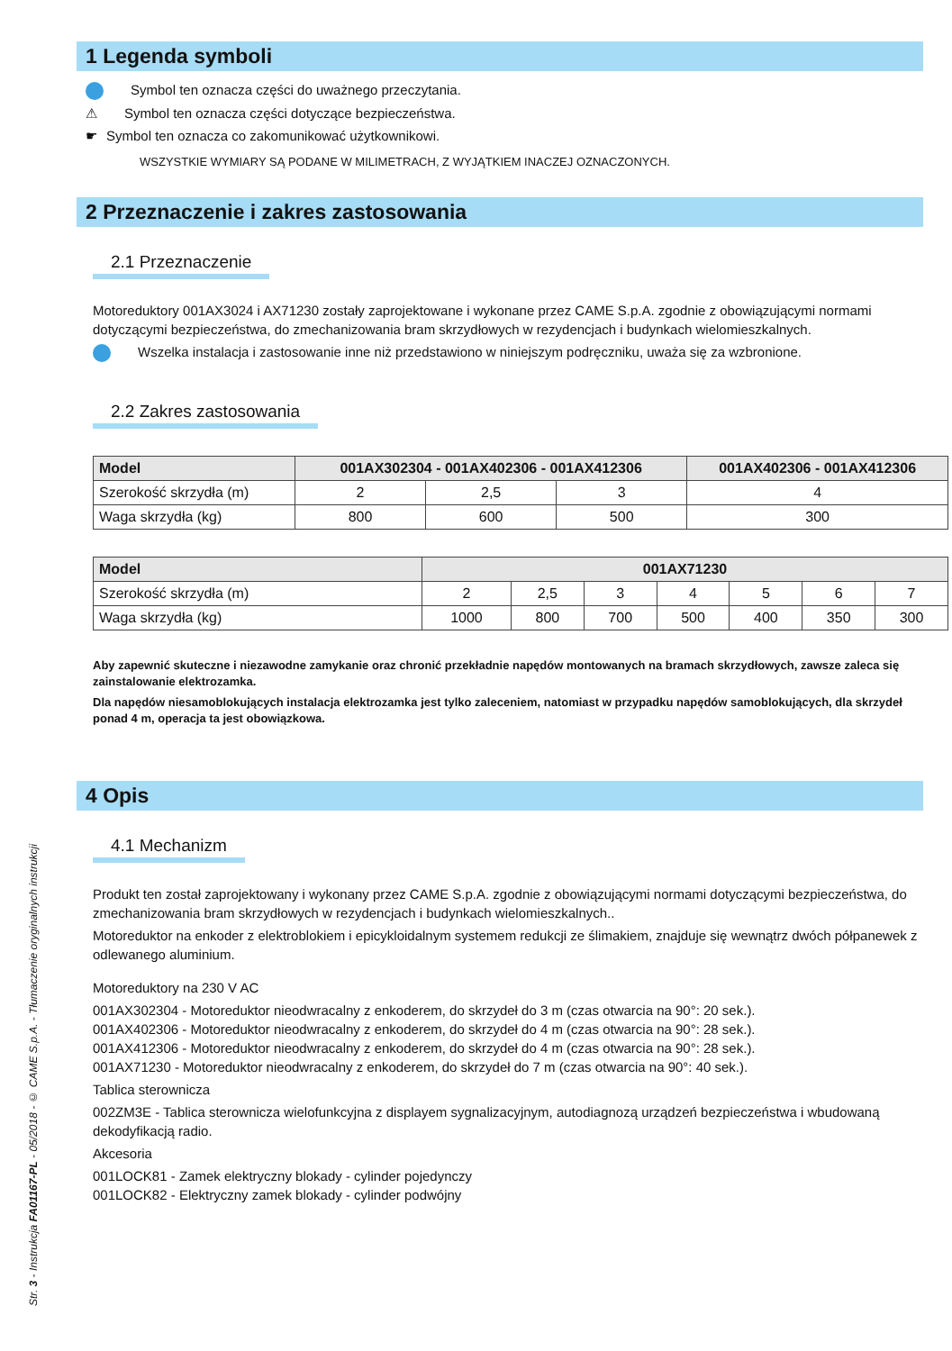Str. 3 - Instrukcja FA01167-PL - 05/2018 - © CAME S.p.A. - Tłumaczenie oryginalnych instrukcji
1 Legenda symboli
Symbol ten oznacza części do uważnego przeczytania.
⚠ Symbol ten oznacza części dotyczące bezpieczeństwa.
☛ Symbol ten oznacza co zakomunikować użytkownikowi.
WSZYSTKIE WYMIARY SĄ PODANE W MILIMETRACH, Z WYJĄTKIEM INACZEJ OZNACZONYCH.
2 Przeznaczenie i zakres zastosowania
2.1 Przeznaczenie
Motoreduktory 001AX3024 i AX71230 zostały zaprojektowane i wykonane przez CAME S.p.A. zgodnie z obowiązującymi normami dotyczącymi bezpieczeństwa, do zmechanizowania bram skrzydłowych w rezydencjach i budynkach wielomieszkalnych.
Wszelka instalacja i zastosowanie inne niż przedstawiono w niniejszym podręczniku, uważa się za wzbronione.
2.2 Zakres zastosowania
| Model | 001AX302304 - 001AX402306 - 001AX412306 | | | 001AX402306 - 001AX412306 |
| --- | --- | --- | --- | --- |
| Szerokość skrzydła (m) | 2 | 2,5 | 3 | 4 |
| Waga skrzydła (kg) | 800 | 600 | 500 | 300 |
| Model | 001AX71230 | | | | | | |
| --- | --- | --- | --- | --- | --- | --- | --- |
| Szerokość skrzydła (m) | 2 | 2,5 | 3 | 4 | 5 | 6 | 7 |
| Waga skrzydła (kg) | 1000 | 800 | 700 | 500 | 400 | 350 | 300 |
Aby zapewnić skuteczne i niezawodne zamykanie oraz chronić przekładnie napędów montowanych na bramach skrzydłowych, zawsze zaleca się zainstalowanie elektrozamka.
Dla napędów niesamoblokujących instalacja elektrozamka jest tylko zaleceniem, natomiast w przypadku napędów samoblokujących, dla skrzydeł ponad 4 m, operacja ta jest obowiązkowa.
4 Opis
4.1 Mechanizm
Produkt ten został zaprojektowany i wykonany przez CAME S.p.A. zgodnie z obowiązującymi normami dotyczącymi bezpieczeństwa, do zmechanizowania bram skrzydłowych w rezydencjach i budynkach wielomieszkalnych..
Motoreduktor na enkoder z elektroblokiem i epicykloidalnym systemem redukcji ze ślimakiem, znajduje się wewnątrz dwóch półpanewek z odlewanego aluminium.
Motoreduktory na 230 V AC
001AX302304 - Motoreduktor nieodwracalny z enkoderem, do skrzydeł do 3 m (czas otwarcia na 90°: 20 sek.).
001AX402306 - Motoreduktor nieodwracalny z enkoderem, do skrzydeł do 4 m (czas otwarcia na 90°: 28 sek.).
001AX412306 - Motoreduktor nieodwracalny z enkoderem, do skrzydeł do 4 m (czas otwarcia na 90°: 28 sek.).
001AX71230 - Motoreduktor nieodwracalny z enkoderem, do skrzydeł do 7 m (czas otwarcia na 90°: 40 sek.).
Tablica sterownicza
002ZM3E - Tablica sterownicza wielofunkcyjna z displayem sygnalizacyjnym, autodiagnozą urządzeń bezpieczeństwa i wbudowaną dekodyfikacją radio.
Akcesoria
001LOCK81 - Zamek elektryczny blokady - cylinder pojedynczy
001LOCK82 - Elektryczny zamek blokady - cylinder podwójny